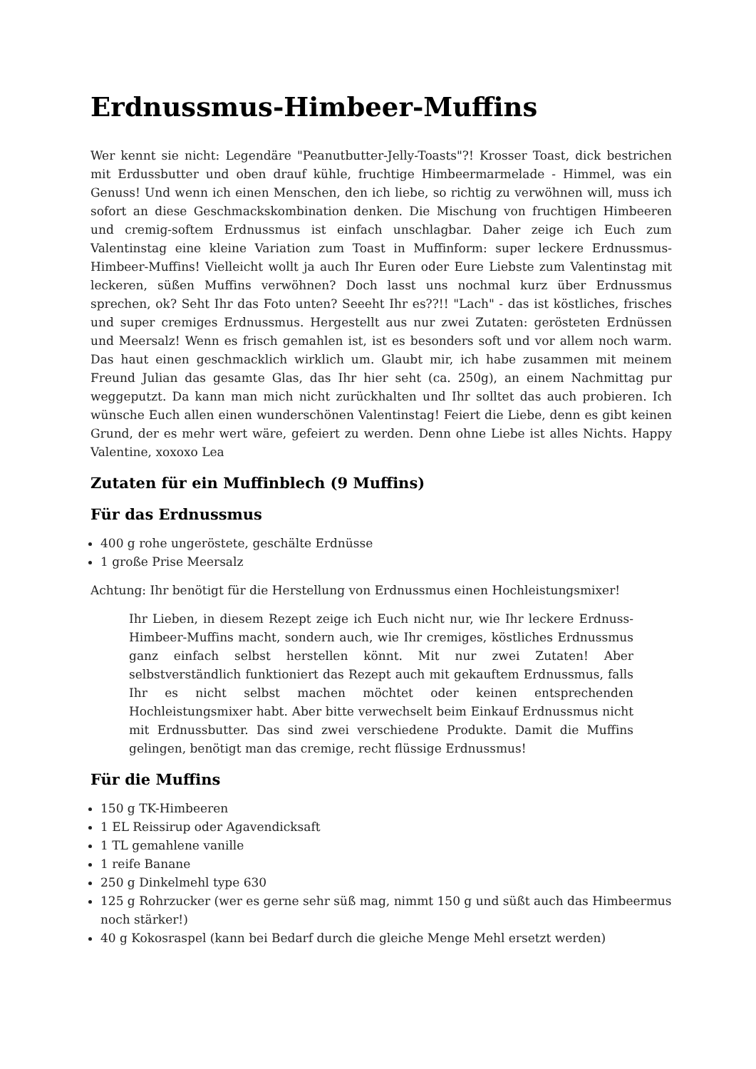Erdnussmus-Himbeer-Muffins
Wer kennt sie nicht: Legendäre "Peanutbutter-Jelly-Toasts"?! Krosser Toast, dick bestrichen mit Erdussbutter und oben drauf kühle, fruchtige Himbeermarmelade - Himmel, was ein Genuss! Und wenn ich einen Menschen, den ich liebe, so richtig zu verwöhnen will, muss ich sofort an diese Geschmackskombination denken. Die Mischung von fruchtigen Himbeeren und cremig-softem Erdnussmus ist einfach unschlagbar. Daher zeige ich Euch zum Valentinstag eine kleine Variation zum Toast in Muffinform: super leckere Erdnussmus-Himbeer-Muffins! Vielleicht wollt ja auch Ihr Euren oder Eure Liebste zum Valentinstag mit leckeren, süßen Muffins verwöhnen? Doch lasst uns nochmal kurz über Erdnussmus sprechen, ok? Seht Ihr das Foto unten? Seeeht Ihr es??!! "Lach" - das ist köstliches, frisches und super cremiges Erdnussmus. Hergestellt aus nur zwei Zutaten: gerösteten Erdnüssen und Meersalz! Wenn es frisch gemahlen ist, ist es besonders soft und vor allem noch warm. Das haut einen geschmacklich wirklich um. Glaubt mir, ich habe zusammen mit meinem Freund Julian das gesamte Glas, das Ihr hier seht (ca. 250g), an einem Nachmittag pur weggeputzt. Da kann man mich nicht zurückhalten und Ihr solltet das auch probieren. Ich wünsche Euch allen einen wunderschönen Valentinstag! Feiert die Liebe, denn es gibt keinen Grund, der es mehr wert wäre, gefeiert zu werden. Denn ohne Liebe ist alles Nichts. Happy Valentine, xoxoxo Lea
Zutaten für ein Muffinblech (9 Muffins)
Für das Erdnussmus
400 g rohe ungeröstete, geschälte Erdnüsse
1 große Prise Meersalz
Achtung: Ihr benötigt für die Herstellung von Erdnussmus einen Hochleistungsmixer!
Ihr Lieben, in diesem Rezept zeige ich Euch nicht nur, wie Ihr leckere Erdnuss-Himbeer-Muffins macht, sondern auch, wie Ihr cremiges, köstliches Erdnussmus ganz einfach selbst herstellen könnt. Mit nur zwei Zutaten! Aber selbstverständlich funktioniert das Rezept auch mit gekauftem Erdnussmus, falls Ihr es nicht selbst machen möchtet oder keinen entsprechenden Hochleistungsmixer habt. Aber bitte verwechselt beim Einkauf Erdnussmus nicht mit Erdnussbutter. Das sind zwei verschiedene Produkte. Damit die Muffins gelingen, benötigt man das cremige, recht flüssige Erdnussmus!
Für die Muffins
150 g TK-Himbeeren
1 EL Reissirup oder Agavendicksaft
1 TL gemahlene vanille
1 reife Banane
250 g Dinkelmehl type 630
125 g Rohrzucker (wer es gerne sehr süß mag, nimmt 150 g und süßt auch das Himbeermus noch stärker!)
40 g Kokosraspel (kann bei Bedarf durch die gleiche Menge Mehl ersetzt werden)